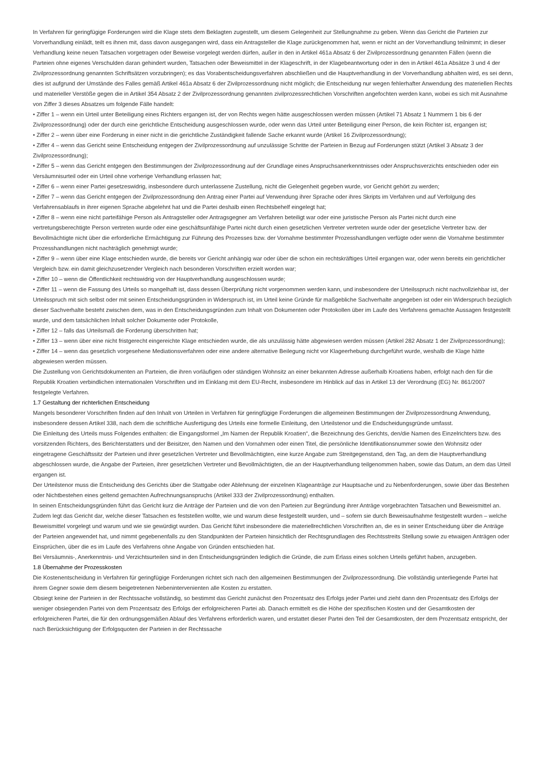In Verfahren für geringfügige Forderungen wird die Klage stets dem Beklagten zugestellt, um diesem Gelegenheit zur Stellungnahme zu geben. Wenn das Gericht die Parteien zur Vorverhandlung einlädt, teilt es ihnen mit, dass davon ausgegangen wird, dass ein Antragsteller die Klage zurückgenommen hat, wenn er nicht an der Vorverhandlung teilnimmt; in dieser Verhandlung keine neuen Tatsachen vorgetragen oder Beweise vorgelegt werden dürfen, außer in den in Artikel 461a Absatz 6 der Zivilprozessordnung genannten Fällen (wenn die Parteien ohne eigenes Verschulden daran gehindert wurden, Tatsachen oder Beweismittel in der Klageschrift, in der Klagebeantwortung oder in den in Artikel 461a Absätze 3 und 4 der Zivilprozessordnung genannten Schriftsätzen vorzubringen); es das Vorabentscheidungsverfahren abschließen und die Hauptverhandlung in der Vorverhandlung abhalten wird, es sei denn, dies ist aufgrund der Umstände des Falles gemäß Artikel 461a Absatz 6 der Zivilprozessordnung nicht möglich; die Entscheidung nur wegen fehlerhafter Anwendung des materiellen Rechts und materieller Verstöße gegen die in Artikel 354 Absatz 2 der Zivilprozessordnung genannten zivilprozessrechtlichen Vorschriften angefochten werden kann, wobei es sich mit Ausnahme von Ziffer 3 dieses Absatzes um folgende Fälle handelt:
• Ziffer 1 – wenn ein Urteil unter Beteiligung eines Richters ergangen ist, der von Rechts wegen hätte ausgeschlossen werden müssen (Artikel 71 Absatz 1 Nummern 1 bis 6 der Zivilprozessordnung) oder der durch eine gerichtliche Entscheidung ausgeschlossen wurde, oder wenn das Urteil unter Beteiligung einer Person, die kein Richter ist, ergangen ist;
• Ziffer 2 – wenn über eine Forderung in einer nicht in die gerichtliche Zuständigkeit fallende Sache erkannt wurde (Artikel 16 Zivilprozessordnung);
• Ziffer 4 – wenn das Gericht seine Entscheidung entgegen der Zivilprozessordnung auf unzulässige Schritte der Parteien in Bezug auf Forderungen stützt (Artikel 3 Absatz 3 der Zivilprozessordnung);
• Ziffer 5 – wenn das Gericht entgegen den Bestimmungen der Zivilprozessordnung auf der Grundlage eines Anspruchsanerkenntnisses oder Anspruchsverzichts entschieden oder ein Versäumnisurteil oder ein Urteil ohne vorherige Verhandlung erlassen hat;
• Ziffer 6 – wenn einer Partei gesetzeswidrig, insbesondere durch unterlassene Zustellung, nicht die Gelegenheit gegeben wurde, vor Gericht gehört zu werden;
• Ziffer 7 – wenn das Gericht entgegen der Zivilprozessordnung den Antrag einer Partei auf Verwendung ihrer Sprache oder ihres Skripts im Verfahren und auf Verfolgung des Verfahrensablaufs in ihrer eigenen Sprache abgelehnt hat und die Partei deshalb einen Rechtsbehelf eingelegt hat;
• Ziffer 8 – wenn eine nicht parteifähige Person als Antragsteller oder Antragsgegner am Verfahren beteiligt war oder eine juristische Person als Partei nicht durch eine vertretungsberechtigte Person vertreten wurde oder eine geschäftsunfähige Partei nicht durch einen gesetzlichen Vertreter vertreten wurde oder der gesetzliche Vertreter bzw. der Bevollmächtigte nicht über die erforderliche Ermächtigung zur Führung des Prozesses bzw. der Vornahme bestimmter Prozesshandlungen verfügte oder wenn die Vornahme bestimmter Prozesshandlungen nicht nachträglich genehmigt wurde;
• Ziffer 9 – wenn über eine Klage entschieden wurde, die bereits vor Gericht anhängig war oder über die schon ein rechtskräftiges Urteil ergangen war, oder wenn bereits ein gerichtlicher Vergleich bzw. ein damit gleichzusetzender Vergleich nach besonderen Vorschriften erzielt worden war;
• Ziffer 10 – wenn die Öffentlichkeit rechtswidrig von der Hauptverhandlung ausgeschlossen wurde;
• Ziffer 11 – wenn die Fassung des Urteils so mangelhaft ist, dass dessen Überprüfung nicht vorgenommen werden kann, und insbesondere der Urteilsspruch nicht nachvollziehbar ist, der Urteilsspruch mit sich selbst oder mit seinen Entscheidungsgründen in Widerspruch ist, im Urteil keine Gründe für maßgebliche Sachverhalte angegeben ist oder ein Widerspruch bezüglich dieser Sachverhalte besteht zwischen dem, was in den Entscheidungsgründen zum Inhalt von Dokumenten oder Protokollen über im Laufe des Verfahrens gemachte Aussagen festgestellt wurde, und dem tatsächlichen Inhalt solcher Dokumente oder Protokolle,
• Ziffer 12 – falls das Urteilsmaß die Forderung überschritten hat;
• Ziffer 13 – wenn über eine nicht fristgerecht eingereichte Klage entschieden wurde, die als unzulässig hätte abgewiesen werden müssen (Artikel 282 Absatz 1 der Zivilprozessordnung);
• Ziffer 14 – wenn das gesetzlich vorgesehene Mediationsverfahren oder eine andere alternative Beilegung nicht vor Klageerhebung durchgeführt wurde, weshalb die Klage hätte abgewiesen werden müssen.
Die Zustellung von Gerichtsdokumenten an Parteien, die ihren vorläufigen oder ständigen Wohnsitz an einer bekannten Adresse außerhalb Kroatiens haben, erfolgt nach den für die Republik Kroatien verbindlichen internationalen Vorschriften und im Einklang mit dem EU-Recht, insbesondere im Hinblick auf das in Artikel 13 der Verordnung (EG) Nr. 861/2007 festgelegte Verfahren.
1.7 Gestaltung der richterlichen Entscheidung
Mangels besonderer Vorschriften finden auf den Inhalt von Urteilen in Verfahren für geringfügige Forderungen die allgemeinen Bestimmungen der Zivilprozessordnung Anwendung, insbesondere dessen Artikel 338, nach dem die schriftliche Ausfertigung des Urteils eine formelle Einleitung, den Urteilstenor und die Endscheidungsgründe umfasst.
Die Einleitung des Urteils muss Folgendes enthalten: die Eingangsformel „Im Namen der Republik Kroatien“, die Bezeichnung des Gerichts, den/die Namen des Einzelrichters bzw. des vorsitzenden Richters, des Berichterstatters und der Beisitzer, den Namen und den Vornahmen oder einen Titel, die persönliche Identifikationsnummer sowie den Wohnsitz oder eingetragene Geschäftssitz der Parteien und ihrer gesetzlichen Vertreter und Bevollmächtigten, eine kurze Angabe zum Streitgegenstand, den Tag, an dem die Hauptverhandlung abgeschlossen wurde, die Angabe der Parteien, ihrer gesetzlichen Vertreter und Bevollmächtigten, die an der Hauptverhandlung teilgenommen haben, sowie das Datum, an dem das Urteil ergangen ist.
Der Urteilstenor muss die Entscheidung des Gerichts über die Stattgabe oder Ablehnung der einzelnen Klageanträge zur Hauptsache und zu Nebenforderungen, sowie über das Bestehen oder Nichtbestehen eines geltend gemachten Aufrechnungsanspruchs (Artikel 333 der Zivilprozessordnung) enthalten.
In seinen Entscheidungsgründen führt das Gericht kurz die Anträge der Parteien und die von den Parteien zur Begründung ihrer Anträge vorgebrachten Tatsachen und Beweismittel an. Zudem legt das Gericht dar, welche dieser Tatsachen es feststellen wollte, wie und warum diese festgestellt wurden, und – sofern sie durch Beweisaufnahme festgestellt wurden – welche Beweismittel vorgelegt und warum und wie sie gewürdigt wurden. Das Gericht führt insbesondere die materiellrechtlichen Vorschriften an, die es in seiner Entscheidung über die Anträge der Parteien angewendet hat, und nimmt gegebenenfalls zu den Standpunkten der Parteien hinsichtlich der Rechtsgrundlagen des Rechtsstreits Stellung sowie zu etwaigen Anträgen oder Einsprüchen, über die es im Laufe des Verfahrens ohne Angabe von Gründen entschieden hat.
Bei Versäumnis-, Anerkenntnis- und Verzichtsurteilen sind in den Entscheidungsgründen lediglich die Gründe, die zum Erlass eines solchen Urteils geführt haben, anzugeben.
1.8 Übernahme der Prozesskosten
Die Kostenentscheidung in Verfahren für geringfügige Forderungen richtet sich nach den allgemeinen Bestimmungen der Zivilprozessordnung. Die vollständig unterliegende Partei hat ihrem Gegner sowie dem diesem beigetretenen Nebenintervenienten alle Kosten zu erstatten.
Obsiegt keine der Parteien in der Rechtssache vollständig, so bestimmt das Gericht zunächst den Prozentsatz des Erfolgs jeder Partei und zieht dann den Prozentsatz des Erfolgs der weniger obsiegenden Partei von dem Prozentsatz des Erfolgs der erfolgreicheren Partei ab. Danach ermittelt es die Höhe der spezifischen Kosten und der Gesamtkosten der erfolgreicheren Partei, die für den ordnungsgemäßen Ablauf des Verfahrens erforderlich waren, und erstattet dieser Partei den Teil der Gesamtkosten, der dem Prozentsatz entspricht, der nach Berücksichtigung der Erfolgsquoten der Parteien in der Rechtssache